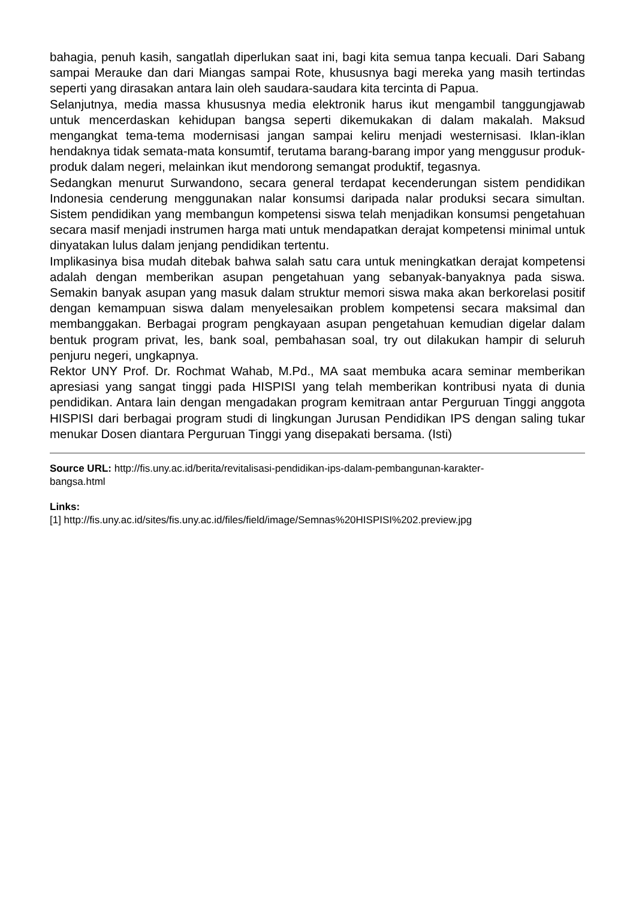bahagia, penuh kasih, sangatlah diperlukan saat ini, bagi kita semua tanpa kecuali. Dari Sabang sampai Merauke dan dari Miangas sampai Rote, khususnya bagi mereka yang masih tertindas seperti yang dirasakan antara lain oleh saudara-saudara kita tercinta di Papua.
Selanjutnya, media massa khususnya media elektronik harus ikut mengambil tanggungjawab untuk mencerdaskan kehidupan bangsa seperti dikemukakan di dalam makalah. Maksud mengangkat tema-tema modernisasi jangan sampai keliru menjadi westernisasi. Iklan-iklan hendaknya tidak semata-mata konsumtif, terutama barang-barang impor yang menggusur produk-produk dalam negeri, melainkan ikut mendorong semangat produktif, tegasnya.
Sedangkan menurut Surwandono, secara general terdapat kecenderungan sistem pendidikan Indonesia cenderung menggunakan nalar konsumsi daripada nalar produksi secara simultan. Sistem pendidikan yang membangun kompetensi siswa telah menjadikan konsumsi pengetahuan secara masif menjadi instrumen harga mati untuk mendapatkan derajat kompetensi minimal untuk dinyatakan lulus dalam jenjang pendidikan tertentu.
Implikasinya bisa mudah ditebak bahwa salah satu cara untuk meningkatkan derajat kompetensi adalah dengan memberikan asupan pengetahuan yang sebanyak-banyaknya pada siswa. Semakin banyak asupan yang masuk dalam struktur memori siswa maka akan berkorelasi positif dengan kemampuan siswa dalam menyelesaikan problem kompetensi secara maksimal dan membanggakan. Berbagai program pengkayaan asupan pengetahuan kemudian digelar dalam bentuk program privat, les, bank soal, pembahasan soal, try out dilakukan hampir di seluruh penjuru negeri, ungkapnya.
Rektor UNY Prof. Dr. Rochmat Wahab, M.Pd., MA saat membuka acara seminar memberikan apresiasi yang sangat tinggi pada HISPISI yang telah memberikan kontribusi nyata di dunia pendidikan. Antara lain dengan mengadakan program kemitraan antar Perguruan Tinggi anggota HISPISI dari berbagai program studi di lingkungan Jurusan Pendidikan IPS dengan saling tukar menukar Dosen diantara Perguruan Tinggi yang disepakati bersama. (Isti)
Source URL: http://fis.uny.ac.id/berita/revitalisasi-pendidikan-ips-dalam-pembangunan-karakter-
bangsa.html
Links:
[1] http://fis.uny.ac.id/sites/fis.uny.ac.id/files/field/image/Semnas%20HISPISI%202.preview.jpg